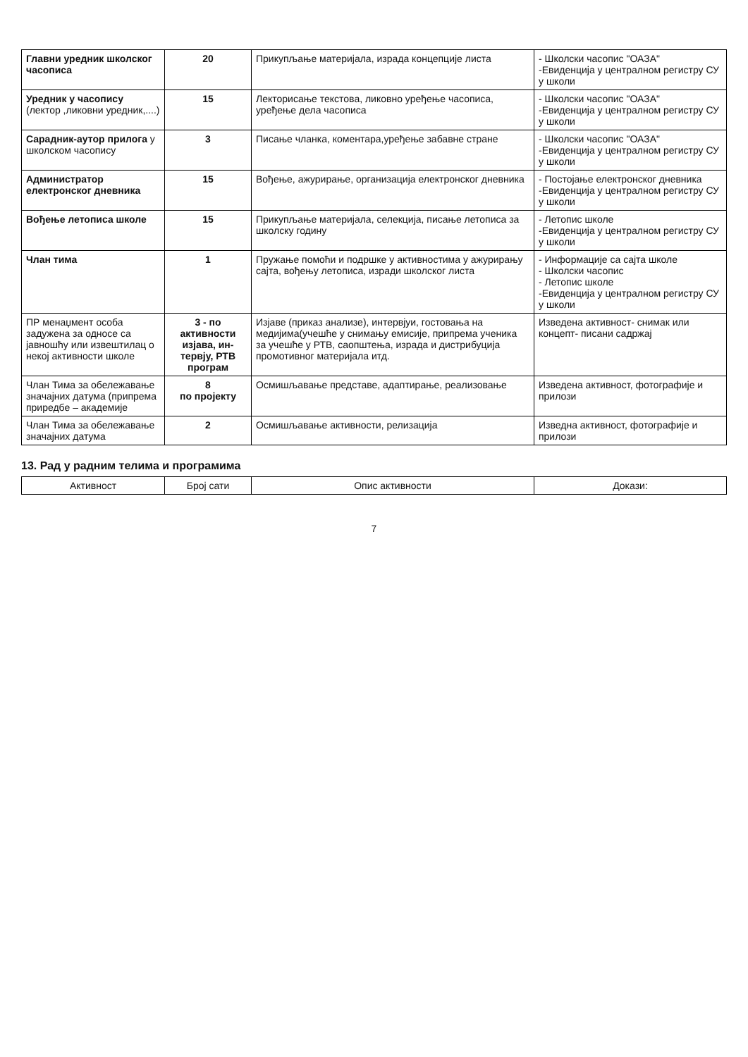| Главни уредник школског часописа | 20 | Прикупљање материјала, израда концепције листа | - Школски часопис "ОАЗА" -Евиденција у централном регистру СУ у школи |
| Уредник у часопису (лектор ,ликовни уредник,....) | 15 | Лекторисање текстова, ликовно уређење часописа, уређење дела часописа | - Школски часопис "ОАЗА" -Евиденција у централном регистру СУ у школи |
| Сарадник-аутор прилога у школском часопису | 3 | Писање чланка, коментара,уређење забавне стране | - Школски часопис "ОАЗА" -Евиденција у централном регистру СУ у школи |
| Администратор електронског дневника | 15 | Вођење, ажурирање, организација електронског дневника | - Постојање електронског дневника -Евиденција у централном регистру СУ у школи |
| Вођење летописа школе | 15 | Прикупљање материјала, селекција, писање летописа за школску годину | - Летопис школе -Евиденција у централном регистру СУ у школи |
| Члан тима | 1 | Пружање помоћи и подршке у активностима у ажурирању сајта, вођењу летописа, изради школског листа | - Информације са сајта школе - Школски часопис - Летопис школе -Евиденција у централном регистру СУ у школи |
| ПР менаџмент особа задужена за односе са јавношћу или извештилац о некој активности школе | 3 - по активности изјава, ин-тервју, РТВ програм | Изјаве (приказ анализе), интервјуи, гостовања на медијима(учешће у снимању емисије, припрема ученика за учешће у РТВ, саопштења, израда и дистрибуција промотивног материјала итд. | Изведена активност- снимак или концепт- писани садржај |
| Члан Тима за обележавање значајних датума (припрема приредбе – академије | 8 по пројекту | Осмишљавање представе, адаптирање, реализовање | Изведена активност, фотографије и прилози |
| Члан Тима за обележавање значајних датума | 2 | Осмишљавање активности, релизација | Изведна активност, фотографије и прилози |
13. Рад у радним телима и програмима
| Активност | Број сати | Опис активности | Докази: |
| --- | --- | --- | --- |
7